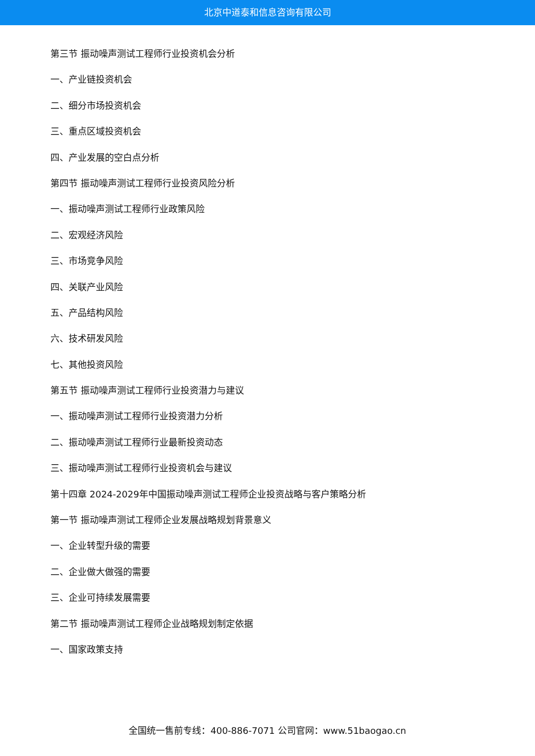北京中道泰和信息咨询有限公司
第三节 振动噪声测试工程师行业投资机会分析
一、产业链投资机会
二、细分市场投资机会
三、重点区域投资机会
四、产业发展的空白点分析
第四节 振动噪声测试工程师行业投资风险分析
一、振动噪声测试工程师行业政策风险
二、宏观经济风险
三、市场竞争风险
四、关联产业风险
五、产品结构风险
六、技术研发风险
七、其他投资风险
第五节 振动噪声测试工程师行业投资潜力与建议
一、振动噪声测试工程师行业投资潜力分析
二、振动噪声测试工程师行业最新投资动态
三、振动噪声测试工程师行业投资机会与建议
第十四章 2024-2029年中国振动噪声测试工程师企业投资战略与客户策略分析
第一节 振动噪声测试工程师企业发展战略规划背景意义
一、企业转型升级的需要
二、企业做大做强的需要
三、企业可持续发展需要
第二节 振动噪声测试工程师企业战略规划制定依据
一、国家政策支持
全国统一售前专线：400-886-7071 公司官网：www.51baogao.cn